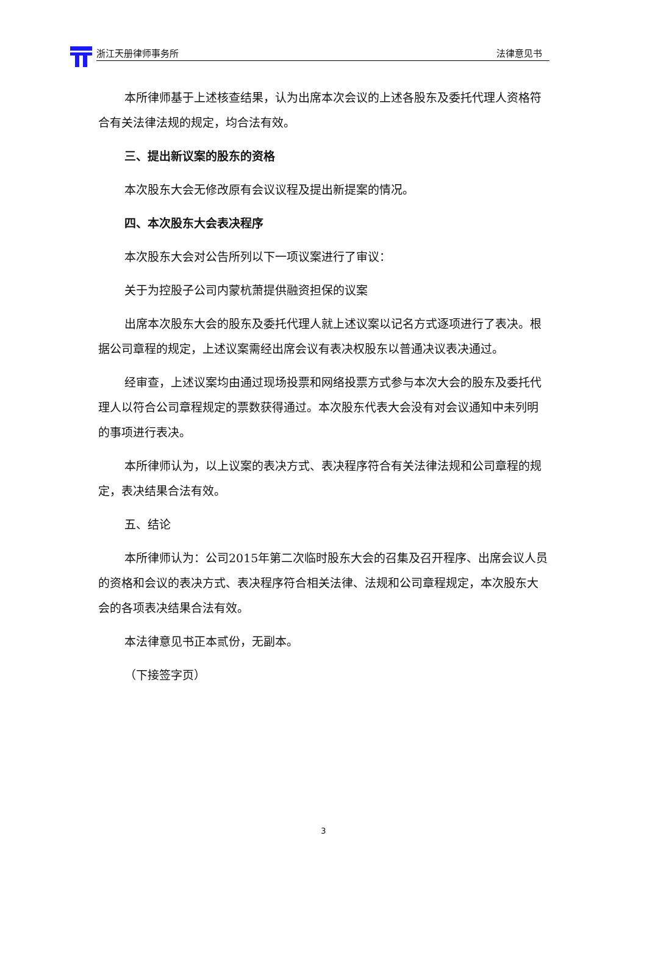浙江天册律师事务所 法律意见书
本所律师基于上述核查结果，认为出席本次会议的上述各股东及委托代理人资格符合有关法律法规的规定，均合法有效。
三、提出新议案的股东的资格
本次股东大会无修改原有会议议程及提出新提案的情况。
四、本次股东大会表决程序
本次股东大会对公告所列以下一项议案进行了审议：
关于为控股子公司内蒙杭萧提供融资担保的议案
出席本次股东大会的股东及委托代理人就上述议案以记名方式逐项进行了表决。根据公司章程的规定，上述议案需经出席会议有表决权股东以普通决议表决通过。
经审查，上述议案均由通过现场投票和网络投票方式参与本次大会的股东及委托代理人以符合公司章程规定的票数获得通过。本次股东代表大会没有对会议通知中未列明的事项进行表决。
本所律师认为，以上议案的表决方式、表决程序符合有关法律法规和公司章程的规定，表决结果合法有效。
五、结论
本所律师认为：公司2015年第二次临时股东大会的召集及召开程序、出席会议人员的资格和会议的表决方式、表决程序符合相关法律、法规和公司章程规定，本次股东大会的各项表决结果合法有效。
本法律意见书正本贰份，无副本。
（下接签字页）
3